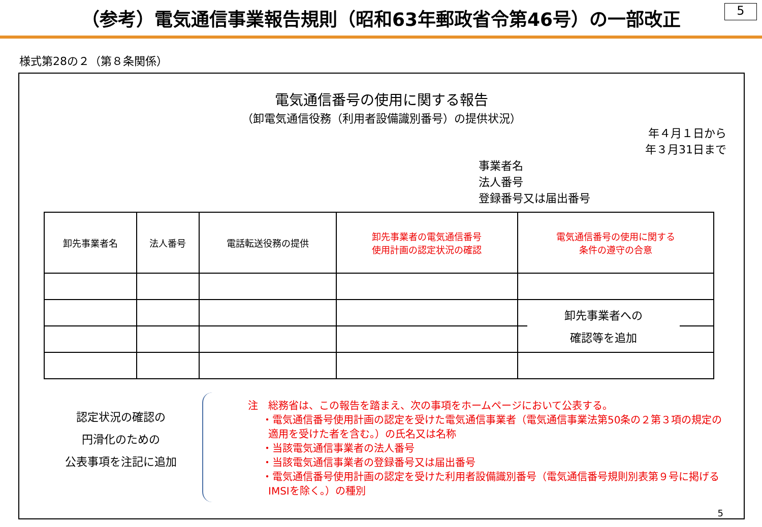（参考）電気通信事業報告規則（昭和63年郵政省令第46号）の一部改正
5
様式第28の２（第８条関係）
電気通信番号の使用に関する報告
（卸電気通信役務（利用者設備識別番号）の提供状況）
年４月１日から
年３月31日まで
事業者名
法人番号
登録番号又は届出番号
| 卸先事業者名 | 法人番号 | 電話転送役務の提供 | 卸先事業者の電気通信番号 使用計画の認定状況の確認 | 電気通信番号の使用に関する 条件の遵守の合意 |
卸先事業者への
確認等を追加
認定状況の確認の
円滑化のための
公表事項を注記に追加
注　総務省は、この報告を踏まえ、次の事項をホームページにおいて公表する。
・電気通信番号使用計画の認定を受けた電気通信事業者（電気通信事業法第50条の２第３項の規定の適用を受けた者を含む。）の氏名又は名称
・当該電気通信事業者の法人番号
・当該電気通信事業者の登録番号又は届出番号
・電気通信番号使用計画の認定を受けた利用者設備識別番号（電気通信番号規則別表第９号に掲げるIMSIを除く。）の種別
5